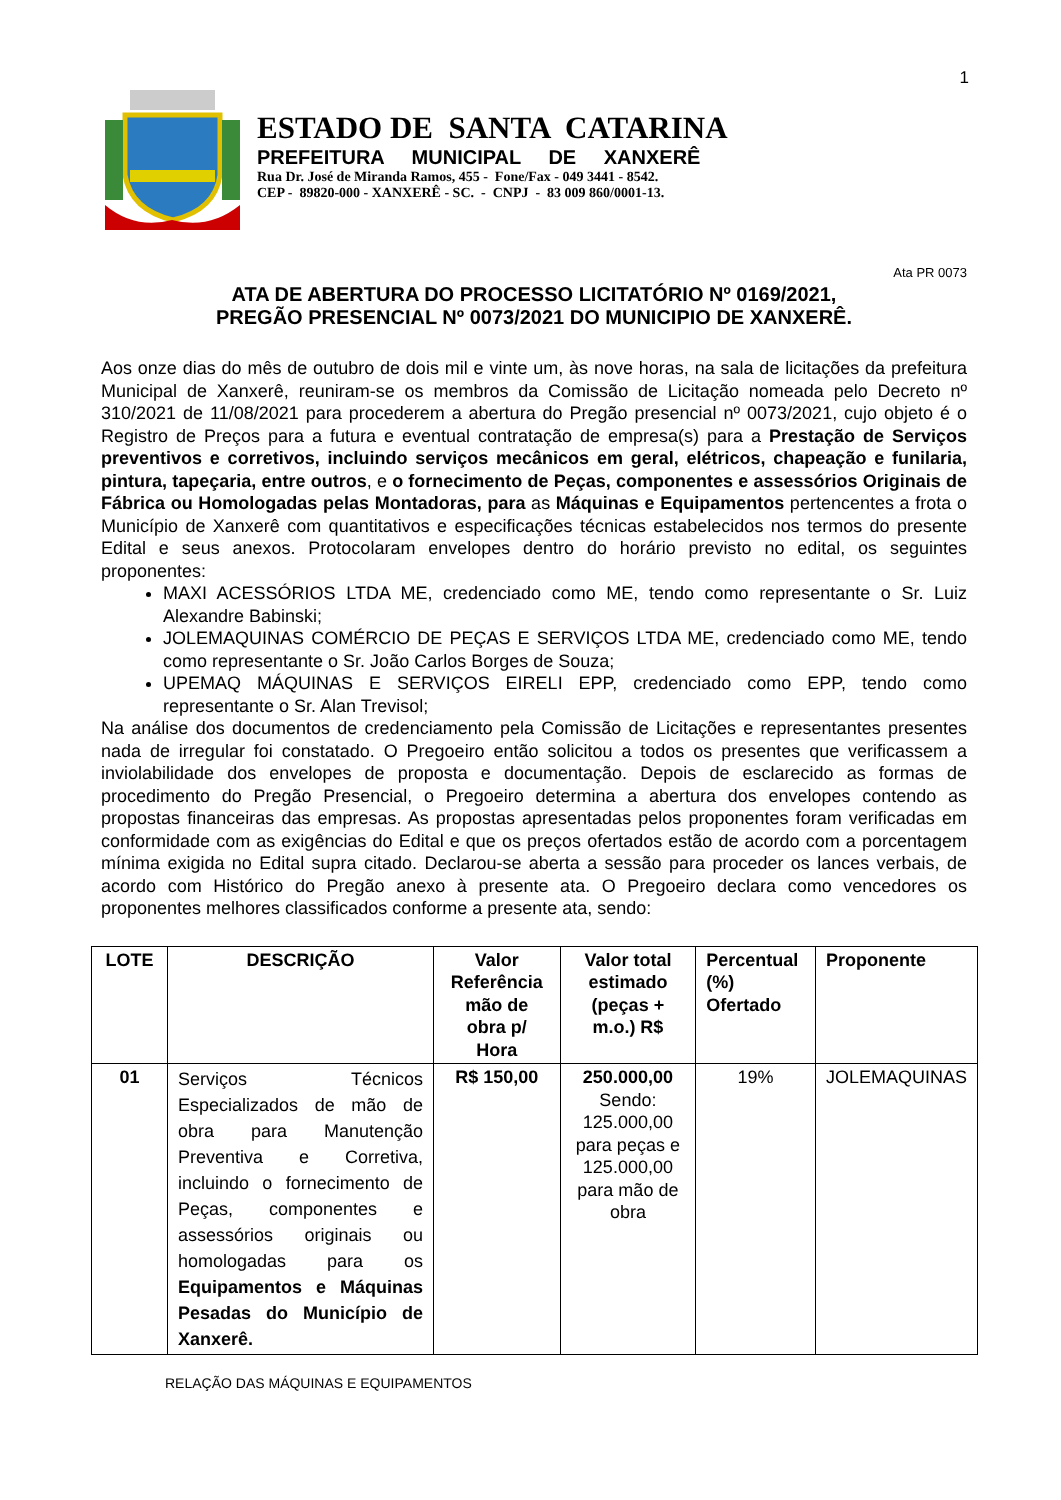1
ESTADO DE SANTA CATARINA
PREFEITURA MUNICIPAL DE XANXERÊ
Rua Dr. José de Miranda Ramos, 455 - Fone/Fax - 049 3441 - 8542.
CEP - 89820-000 - XANXERÊ - SC. - CNPJ - 83 009 860/0001-13.
Ata PR 0073
ATA DE ABERTURA DO PROCESSO LICITATÓRIO Nº 0169/2021,
PREGÃO PRESENCIAL Nº 0073/2021 DO MUNICIPIO DE XANXERÊ.
Aos onze dias do mês de outubro de dois mil e vinte um, às nove horas, na sala de licitações da prefeitura Municipal de Xanxerê, reuniram-se os membros da Comissão de Licitação nomeada pelo Decreto nº 310/2021 de 11/08/2021 para procederem a abertura do Pregão presencial nº 0073/2021, cujo objeto é o Registro de Preços para a futura e eventual contratação de empresa(s) para a Prestação de Serviços preventivos e corretivos, incluindo serviços mecânicos em geral, elétricos, chapeação e funilaria, pintura, tapeçaria, entre outros, e o fornecimento de Peças, componentes e assessórios Originais de Fábrica ou Homologadas pelas Montadoras, para as Máquinas e Equipamentos pertencentes a frota o Município de Xanxerê com quantitativos e especificações técnicas estabelecidos nos termos do presente Edital e seus anexos. Protocolaram envelopes dentro do horário previsto no edital, os seguintes proponentes:
MAXI ACESSÓRIOS LTDA ME, credenciado como ME, tendo como representante o Sr. Luiz Alexandre Babinski;
JOLEMAQUINAS COMÉRCIO DE PEÇAS E SERVIÇOS LTDA ME, credenciado como ME, tendo como representante o Sr. João Carlos Borges de Souza;
UPEMAQ MÁQUINAS E SERVIÇOS EIRELI EPP, credenciado como EPP, tendo como representante o Sr. Alan Trevisol;
Na análise dos documentos de credenciamento pela Comissão de Licitações e representantes presentes nada de irregular foi constatado. O Pregoeiro então solicitou a todos os presentes que verificassem a inviolabilidade dos envelopes de proposta e documentação. Depois de esclarecido as formas de procedimento do Pregão Presencial, o Pregoeiro determina a abertura dos envelopes contendo as propostas financeiras das empresas. As propostas apresentadas pelos proponentes foram verificadas em conformidade com as exigências do Edital e que os preços ofertados estão de acordo com a porcentagem mínima exigida no Edital supra citado. Declarou-se aberta a sessão para proceder os lances verbais, de acordo com Histórico do Pregão anexo à presente ata. O Pregoeiro declara como vencedores os proponentes melhores classificados conforme a presente ata, sendo:
| LOTE | DESCRIÇÃO | Valor Referência mão de obra p/ Hora | Valor total estimado (peças + m.o.) R$ | Percentual (%) Ofertado | Proponente |
| --- | --- | --- | --- | --- | --- |
| 01 | Serviços Técnicos Especializados de mão de obra para Manutenção Preventiva e Corretiva, incluindo o fornecimento de Peças, componentes e assessórios originais ou homologadas para os Equipamentos e Máquinas Pesadas do Município de Xanxerê. | R$ 150,00 | 250.000,00 Sendo: 125.000,00 para peças e 125.000,00 para mão de obra | 19% | JOLEMAQUINAS |
RELAÇÃO DAS MÁQUINAS E EQUIPAMENTOS